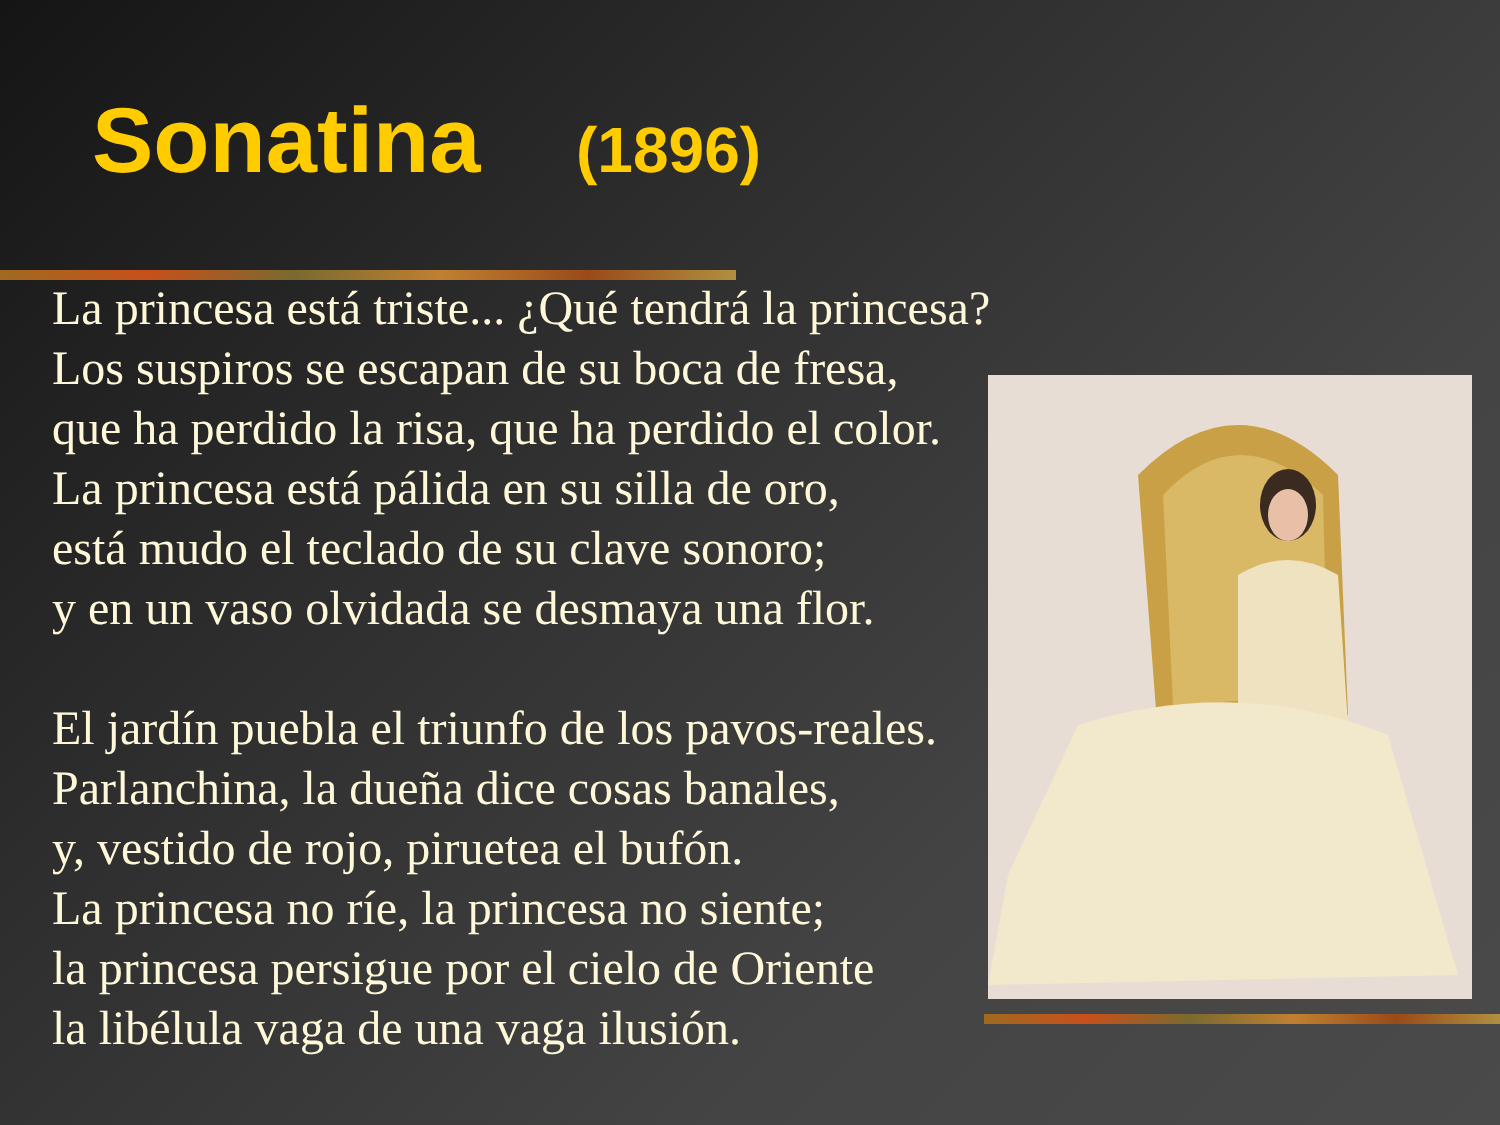Sonatina (1896)
La princesa está triste... ¿Qué tendrá la princesa?
Los suspiros se escapan de su boca de fresa,
que ha perdido la risa, que ha perdido el color.
La princesa está pálida en su silla de oro,
está mudo el teclado de su clave sonoro;
y en un vaso olvidada se desmaya una flor.
El jardín puebla el triunfo de los pavos-reales.
Parlanchina, la dueña dice cosas banales,
y, vestido de rojo, piruetea el bufón.
La princesa no ríe, la princesa no siente;
la princesa persigue por el cielo de Oriente
la libélula vaga de una vaga ilusión.